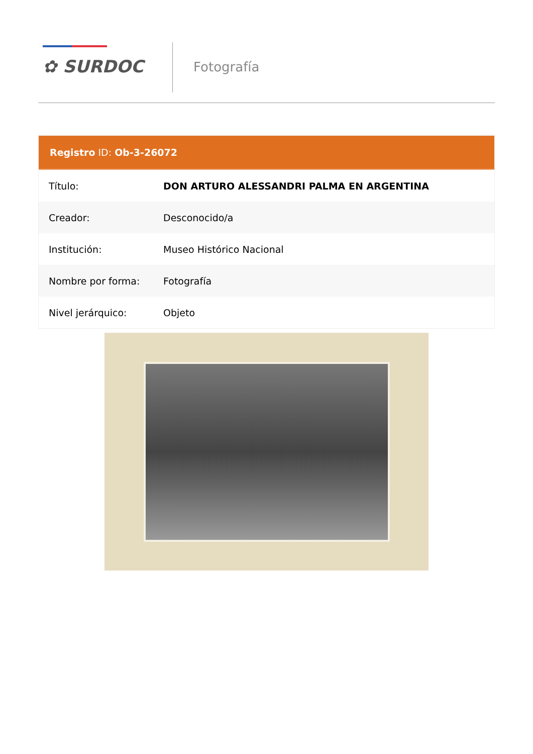✿ SURDOC Fotografía
Registro ID: Ob-3-26072
| Título: | DON ARTURO ALESSANDRI PALMA EN ARGENTINA |
| Creador: | Desconocido/a |
| Institución: | Museo Histórico Nacional |
| Nombre por forma: | Fotografía |
| Nivel jerárquico: | Objeto |